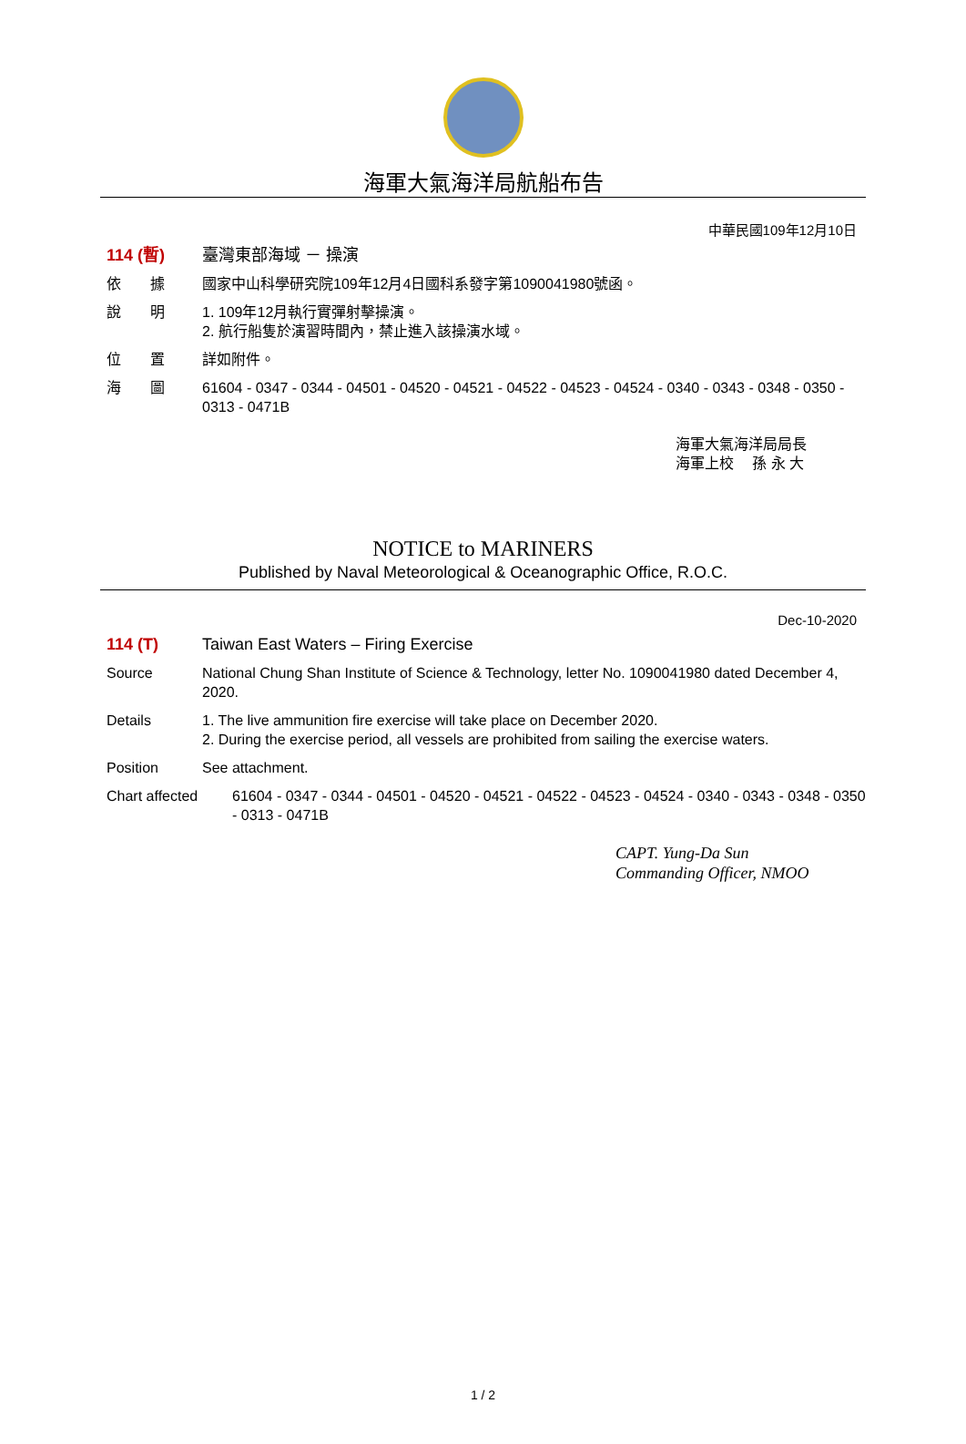海軍大氣海洋局航船布告
中華民國109年12月10日
114 (暫) 臺灣東部海域 － 操演
依　　據 國家中山科學研究院109年12月4日國科系發字第1090041980號函。
說　　明 1. 109年12月執行實彈射擊操演。
2. 航行船隻於演習時間內，禁止進入該操演水域。
位　　置 詳如附件。
海　　圖 61604 - 0347 - 0344 - 04501 - 04520 - 04521 - 04522 - 04523 - 04524 - 0340 - 0343 - 0348 - 0350 - 0313 - 0471B
海軍大氣海洋局局長
海軍上校　 孫 永 大
NOTICE to MARINERS
Published by Naval Meteorological & Oceanographic Office, R.O.C.
Dec-10-2020
114 (T) Taiwan East Waters – Firing Exercise
Source National Chung Shan Institute of Science & Technology, letter No. 1090041980 dated December 4, 2020.
Details 1. The live ammunition fire exercise will take place on December 2020.
2. During the exercise period, all vessels are prohibited from sailing the exercise waters.
Position See attachment.
Chart affected 61604 - 0347 - 0344 - 04501 - 04520 - 04521 - 04522 - 04523 - 04524 - 0340 - 0343 - 0348 - 0350 - 0313 - 0471B
CAPT. Yung-Da Sun
Commanding Officer, NMOO
1 / 2